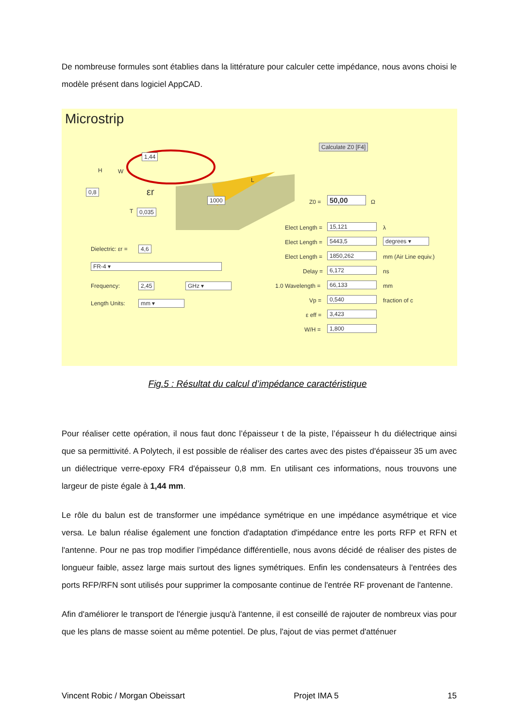De nombreuse formules sont établies dans la littérature pour calculer cette impédance, nous avons choisi le modèle présent dans logiciel AppCAD.
Microstrip
W
1,44
H
0,8 εr
1000
L
T 0,035
Dielectric: εr = 4,6
FR-4 ▾
Frequency: 2,45 GHz ▾
Length Units: mm ▾
Calculate Z0 [F4]
Z0 = 50,00 Ω
Elect Length = 15,121 λ
Elect Length = 5443,5 degrees ▾
Elect Length = 1850,262 mm (Air Line equiv.)
Delay = 6,172 ns
1.0 Wavelength = 66,133 mm
Vp = 0,540 fraction of c
ε eff = 3,423
W/H = 1,800
Fig.5 : Résultat du calcul d’impédance caractéristique
Pour réaliser cette opération, il nous faut donc l’épaisseur t de la piste, l’épaisseur h du diélectrique ainsi que sa permittivité. A Polytech, il est possible de réaliser des cartes avec des pistes d'épaisseur 35 um avec un diélectrique verre-epoxy FR4 d'épaisseur 0,8 mm. En utilisant ces informations, nous trouvons une largeur de piste égale à 1,44 mm.
Le rôle du balun est de transformer une impédance symétrique en une impédance asymétrique et vice versa. Le balun réalise également une fonction d'adaptation d'impédance entre les ports RFP et RFN et l'antenne. Pour ne pas trop modifier l’impédance différentielle, nous avons décidé de réaliser des pistes de longueur faible, assez large mais surtout des lignes symétriques. Enfin les condensateurs à l'entrées des ports RFP/RFN sont utilisés pour supprimer la composante continue de l'entrée RF provenant de l'antenne.
Afin d'améliorer le transport de l'énergie jusqu'à l'antenne, il est conseillé de rajouter de nombreux vias pour que les plans de masse soient au même potentiel. De plus, l'ajout de vias permet d'atténuer
Vincent Robic / Morgan Obeissart Projet IMA 5 15